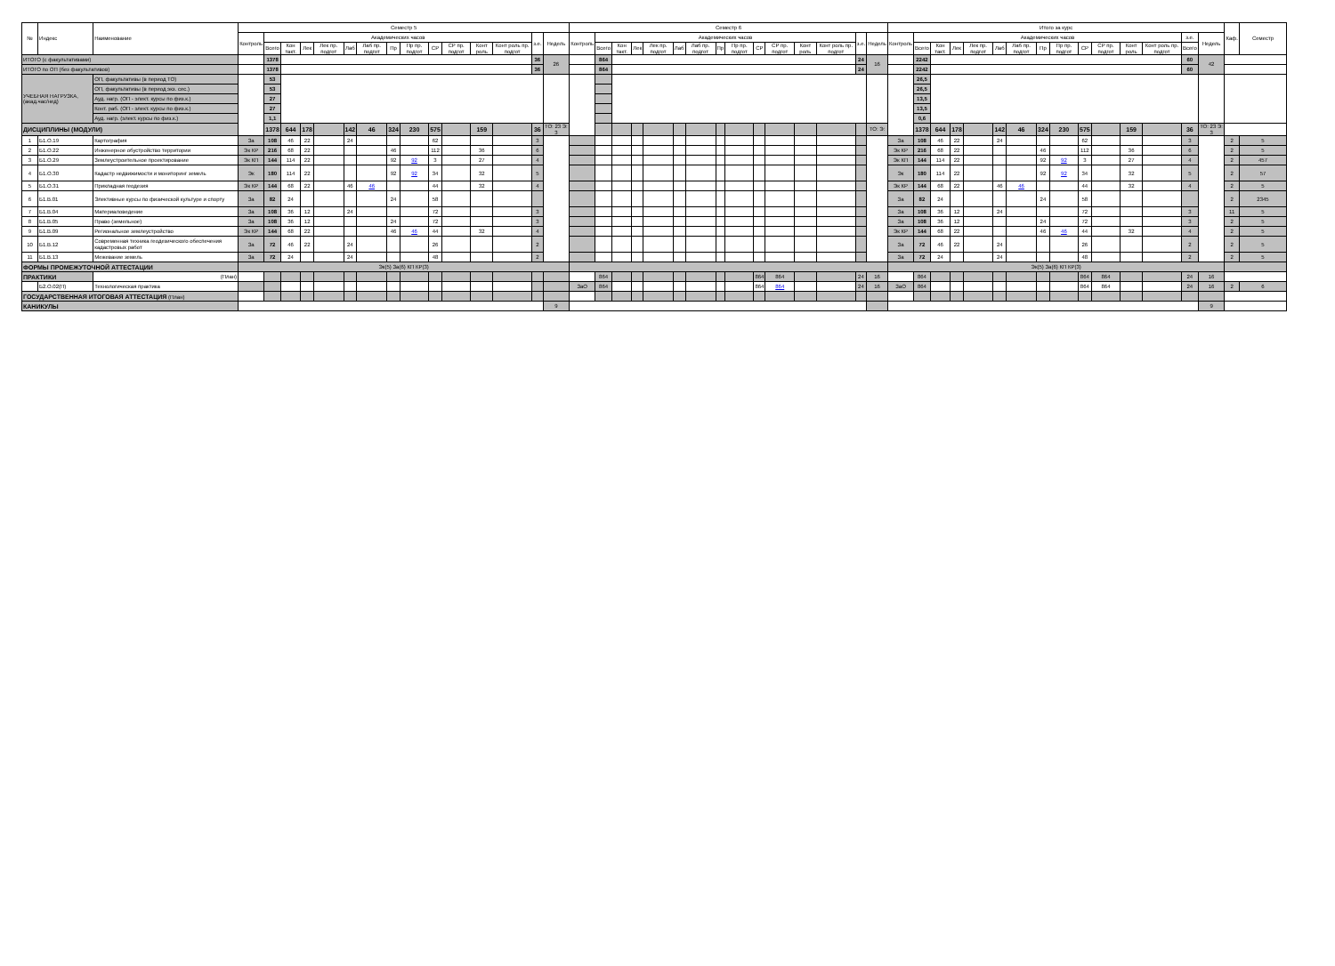| № | Индекс | Наименование | Семестр 5 | | | | | | | | | | | | | | | Семестр 6 | | | | | | | | | | | | | | | Итого за курс | | | | | | | | | | | | | | | Каф. | Семестр |
| --- | --- | --- | --- | --- | --- | --- | --- | --- | --- | --- | --- | --- | --- | --- | --- | --- | --- | --- | --- | --- | --- | --- | --- | --- | --- | --- | --- | --- | --- | --- | --- | --- | --- | --- | --- | --- | --- | --- | --- | --- | --- | --- | --- | --- | --- | --- | --- | --- | --- |
| | | | Контроль | Академических часов | | | | | | | | | | | | з.е. | Недель | Контроль | Академических часов | | | | | | | | | | | | з.е. | Недель | Контроль | Академических часов | | | | | | | | | | | | з.е. | Недель | | |
| | | | | Всего | Кон такт. | Лек | Лек пр. подгот | Лаб | Лаб пр. подгот | Пр | Пр пр. подгот | СР | СР пр. подгот | Конт роль | Конт роль пр. подгот | | | | Всего | Кон такт. | Лек | Лек пр. подгот | Лаб | Лаб пр. подгот | Пр | Пр пр. подгот | СР | СР пр. подгот | Конт роль | Конт роль пр. подгот | | | | Всего | Кон такт. | Лек | Лек пр. подгот | Лаб | Лаб пр. подгот | Пр | Пр пр. подгот | СР | СР пр. подгот | Конт роль | Конт роль пр. подгот | Всего | | | |
| ИТОГО (с факультативами) | | | | 1378 | | | | | | | | | | | | 36 | 26 | | 864 | | | | | | | | | | | | 24 | 16 | | 2242 | | | | | | | | | | | | 60 | 42 | | |
| ИТОГО по ОП (без факультативов) | | | | 1378 | | | | | | | | | | | | 36 | | | 864 | | | | | | | | | | | | 24 | | | 2242 | | | | | | | | | | | | 60 | | | |
| УЧЕБНАЯ НАГРУЗКА, (акад.час/нед) | | ОП, факультативы (в период ТО) | | 53 | | | | | | | | | | | | | | | | | | | | | | | | | | | | | | 26,5 | | | | | | | | | | | | | | | |
| | | ОП, факультативы (в период экз. сес.) | | 53 | | | | | | | | | | | | | | | | | | | | | | | | | | | | | | 26,5 | | | | | | | | | | | | | | | |
| | | Ауд. нагр. (ОП - элект. курсы по физ.к.) | | 27 | | | | | | | | | | | | | | | | | | | | | | | | | | | | | | 13,5 | | | | | | | | | | | | | | | |
| | | Конт. раб. (ОП - элект. курсы по физ.к.) | | 27 | | | | | | | | | | | | | | | | | | | | | | | | | | | | | | 13,5 | | | | | | | | | | | | | | | |
| | | Ауд. нагр. (элект. курсы по физ.к.) | | 1,1 | | | | | | | | | | | | | | | | | | | | | | | | | | | | | | 0,6 | | | | | | | | | | | | | | | |
| ДИСЦИПЛИНЫ (МОДУЛИ) | | | | 1378 | 644 | 178 | | 142 | 46 | 324 | 230 | 575 | | 159 | | 36 | ТО: 23 Э: 3 | | | | | | | | | | | | | | | ТО: Э: | | 1378 | 644 | 178 | | 142 | 46 | 324 | 230 | 575 | | 159 | | 36 | ТО: 23 Э: 3 | | |
| 1 | Б1.О.19 | Картография | За | 108 | 46 | 22 | | 24 | | | | 62 | | | | 3 | | | | | | | | | | | | | | | | | За | 108 | 46 | 22 | | 24 | | | | 62 | | | | 3 | | 2 | 5 |
| 2 | Б1.О.22 | Инженерное обустройство территории | Эк КР | 216 | 68 | 22 | | | | 46 | | 112 | | 36 | | 6 | | | | | | | | | | | | | | | | | Эк КР | 216 | 68 | 22 | | | | 46 | | 112 | | 36 | | 6 | | 2 | 5 |
| 3 | Б1.О.29 | Землеустроительное проектирование | Эк КП | 144 | 114 | 22 | | | | 92 | 92 | 3 | | 27 | | 4 | | | | | | | | | | | | | | | | | Эк КП | 144 | 114 | 22 | | | | 92 | 92 | 3 | | 27 | | 4 | | 2 | 457 |
| 4 | Б1.О.30 | Кадастр недвижимости и мониторинг земель | Эк | 180 | 114 | 22 | | | | 92 | 92 | 34 | | 32 | | 5 | | | | | | | | | | | | | | | | | Эк | 180 | 114 | 22 | | | | 92 | 92 | 34 | | 32 | | 5 | | 2 | 57 |
| 5 | Б1.О.31 | Прикладная геодезия | Эк КР | 144 | 68 | 22 | | 46 | 46 | | | 44 | | 32 | | 4 | | | | | | | | | | | | | | | | | Эк КР | 144 | 68 | 22 | | 46 | 46 | | | 44 | | 32 | | 4 | | 2 | 5 |
| 6 | Б1.В.01 | Элективные курсы по физической культуре и спорту | За | 82 | 24 | | | | | 24 | | 58 | | | | | | | | | | | | | | | | | | | | | За | 82 | 24 | | | | | 24 | | 58 | | | | | | 2 | 2345 |
| 7 | Б1.В.04 | Материаловедение | За | 108 | 36 | 12 | | 24 | | | | 72 | | | | 3 | | | | | | | | | | | | | | | | | За | 108 | 36 | 12 | | 24 | | | | 72 | | | | 3 | | 11 | 5 |
| 8 | Б1.В.05 | Право (земельное) | За | 108 | 36 | 12 | | | | 24 | | 72 | | | | 3 | | | | | | | | | | | | | | | | | За | 108 | 36 | 12 | | | | 24 | | 72 | | | | 3 | | 2 | 5 |
| 9 | Б1.В.09 | Региональное землеустройство | Эк КР | 144 | 68 | 22 | | | | 46 | 46 | 44 | | 32 | | 4 | | | | | | | | | | | | | | | | | Эк КР | 144 | 68 | 22 | | | | 46 | 46 | 44 | | 32 | | 4 | | 2 | 5 |
| 10 | Б1.В.12 | Современная техника геодезического обеспечения кадастровых работ | За | 72 | 46 | 22 | | 24 | | | | 26 | | | | 2 | | | | | | | | | | | | | | | | | За | 72 | 46 | 22 | | 24 | | | | 26 | | | | 2 | | 2 | 5 |
| 11 | Б1.В.13 | Межевание земель | За | 72 | 24 | | | 24 | | | | 48 | | | | 2 | | | | | | | | | | | | | | | | | За | 72 | 24 | | | 24 | | | | 48 | | | | 2 | | 2 | 5 |
| ФОРМЫ ПРОМЕЖУТОЧНОЙ АТТЕСТАЦИИ | | | Эк(5) За(6) КП КР(3) | | | | | | | | | | | | | | | | | | | | | | | | | | | | | | Эк(5) За(6) КП КР(3) | | | | | | | | | | | | | | | | |
| ПРАКТИКИ | | (План) | | | | | | | | | | | | | | | | | 864 | | | | | | | | 864 | 864 | | | 24 | 16 | | 864 | | | | | | | | 864 | 864 | | | 24 | 16 | | |
| | Б2.О.02(П) | Технологическая практика | | | | | | | | | | | | | | | | ЗаО | 864 | | | | | | | | 864 | 864 | | | 24 | 16 | ЗаО | 864 | | | | | | | | 864 | 864 | | | 24 | 16 | 2 | 6 |
| ГОСУДАРСТВЕННАЯ ИТОГОВАЯ АТТЕСТАЦИЯ (План) | | | | | | | | | | | | | | | | | | | | | | | | | | | | | | | | | | | | | | | | | | | | | | | | | |
| КАНИКУЛЫ | | | | | | | | | | | | | | | | | 9 | | | | | | | | | | | | | | | | | | | | | | | | | | | | | | 9 | | |